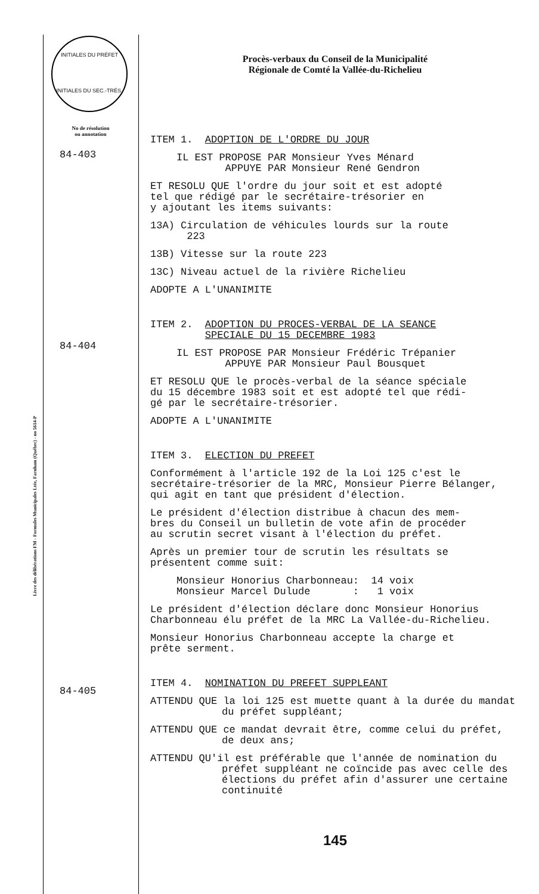Livre des délibérations FM - Formules Municipales Ltée, Farnham (Québec) - no 5614-P
INITIALES DU PRÉFET
INITIALES DU SEC.-TRÉS.
No de résolution
ou annotation
84-403
84-404
84-405
Procès-verbaux du Conseil de la Municipalité
Régionale de Comté la Vallée-du-Richelieu
ITEM 1. ADOPTION DE L'ORDRE DU JOUR
IL EST PROPOSE PAR Monsieur Yves Ménard
APPUYE PAR Monsieur René Gendron
ET RESOLU QUE l'ordre du jour soit et est adopté
tel que rédigé par le secrétaire-trésorier en
y ajoutant les items suivants:
13A) Circulation de véhicules lourds sur la route
223
13B) Vitesse sur la route 223
13C) Niveau actuel de la rivière Richelieu
ADOPTE A L'UNANIMITE
ITEM 2. ADOPTION DU PROCES-VERBAL DE LA SEANCE
SPECIALE DU 15 DECEMBRE 1983
IL EST PROPOSE PAR Monsieur Frédéric Trépanier
APPUYE PAR Monsieur Paul Bousquet
ET RESOLU QUE le procès-verbal de la séance spéciale
du 15 décembre 1983 soit et est adopté tel que rédi-
gé par le secrétaire-trésorier.
ADOPTE A L'UNANIMITE
ITEM 3. ELECTION DU PREFET
Conformément à l'article 192 de la Loi 125 c'est le
secrétaire-trésorier de la MRC, Monsieur Pierre Bélanger,
qui agit en tant que président d'élection.
Le président d'élection distribue à chacun des mem-
bres du Conseil un bulletin de vote afin de procéder
au scrutin secret visant à l'élection du préfet.
Après un premier tour de scrutin les résultats se
présentent comme suit:
Monsieur Honorius Charbonneau: 14 voix
Monsieur Marcel Dulude : 1 voix
Le président d'élection déclare donc Monsieur Honorius
Charbonneau élu préfet de la MRC La Vallée-du-Richelieu.
Monsieur Honorius Charbonneau accepte la charge et
prête serment.
ITEM 4. NOMINATION DU PREFET SUPPLEANT
ATTENDU QUE la loi 125 est muette quant à la durée du mandat du préfet suppléant;
ATTENDU QUE ce mandat devrait être, comme celui du préfet, de deux ans;
ATTENDU QU'il est préférable que l'année de nomination du préfet suppléant ne coïncide pas avec celle des élections du préfet afin d'assurer une certaine continuité
145